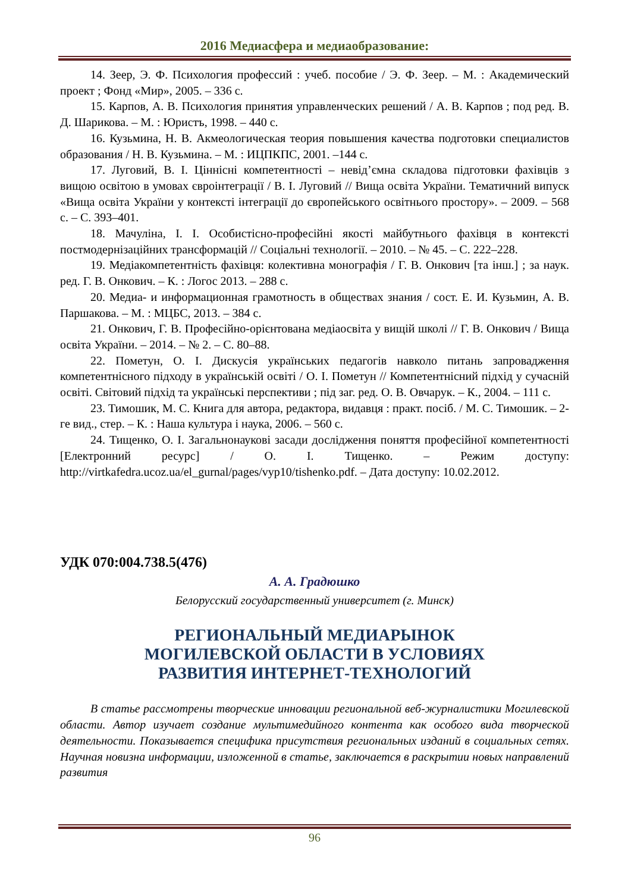2016 Медиасфера и медиаобразование:
14. Зеер, Э. Ф. Психология профессий : учеб. пособие / Э. Ф. Зеер. – М. : Академический проект ; Фонд «Мир», 2005. – 336 с.
15. Карпов, А. В. Психология принятия управленческих решений / А. В. Карпов ; под ред. В. Д. Шарикова. – М. : Юристъ, 1998. – 440 с.
16. Кузьмина, Н. В. Акмеологическая теория повышения качества подготовки специалистов образования / Н. В. Кузьмина. – М. : ИЦПКПС, 2001. –144 с.
17. Луговий, В. І. Ціннісні компетентності – невід’ємна складова підготовки фахівців з вищою освітою в умовах євроінтеграції / В. І. Луговий // Вища освіта України. Тематичний випуск «Вища освіта України у контексті інтеграції до європейського освітнього простору». – 2009. – 568 с. – С. 393–401.
18. Мачуліна, І. І. Особистісно-професійні якості майбутнього фахівця в контексті постмодернізаційних трансформацій // Соціальні технології. – 2010. – № 45. – С. 222–228.
19. Медіакомпетентність фахівця: колективна монографія / Г. В. Онкович [та інш.] ; за наук. ред. Г. В. Онкович. – К. : Логос 2013. – 288 с.
20. Медиа- и информационная грамотность в обществах знания / сост. Е. И. Кузьмин, А. В. Паршакова. – М. : МЦБС, 2013. – 384 с.
21. Онкович, Г. В. Професійно-орієнтована медіаосвіта у вищій школі // Г. В. Онкович / Вища освіта України. – 2014. – № 2. – С. 80–88.
22. Пометун, О. І. Дискусія українських педагогів навколо питань запровадження компетентнісного підходу в українській освіті / О. І. Пометун // Компетентнісний підхід у сучасній освіті. Світовий підхід та українські перспективи ; під заг. ред. О. В. Овчарук. – К., 2004. – 111 с.
23. Тимошик, М. С. Книга для автора, редактора, видавця : практ. посіб. / М. С. Тимошик. – 2-ге вид., стер. – К. : Наша культура і наука, 2006. – 560 с.
24. Тищенко, О. І. Загальнонаукові засади дослідження поняття професійної компетентності [Електронний ресурс] / О. І. Тищенко. – Режим доступу: http://virtkafedra.ucoz.ua/el_gurnal/pages/vyp10/tishenko.pdf. – Дата доступу: 10.02.2012.
УДК 070:004.738.5(476)
А. А. Градюшко
Белорусский государственный университет (г. Минск)
РЕГИОНАЛЬНЫЙ МЕДИАРЫНОК
МОГИЛЕВСКОЙ ОБЛАСТИ В УСЛОВИЯХ
РАЗВИТИЯ ИНТЕРНЕТ-ТЕХНОЛОГИЙ
В статье рассмотрены творческие инновации региональной веб-журналистики Могилевской области. Автор изучает создание мультимедийного контента как особого вида творческой деятельности. Показывается специфика присутствия региональных изданий в социальных сетях. Научная новизна информации, изложенной в статье, заключается в раскрытии новых направлений развития
96